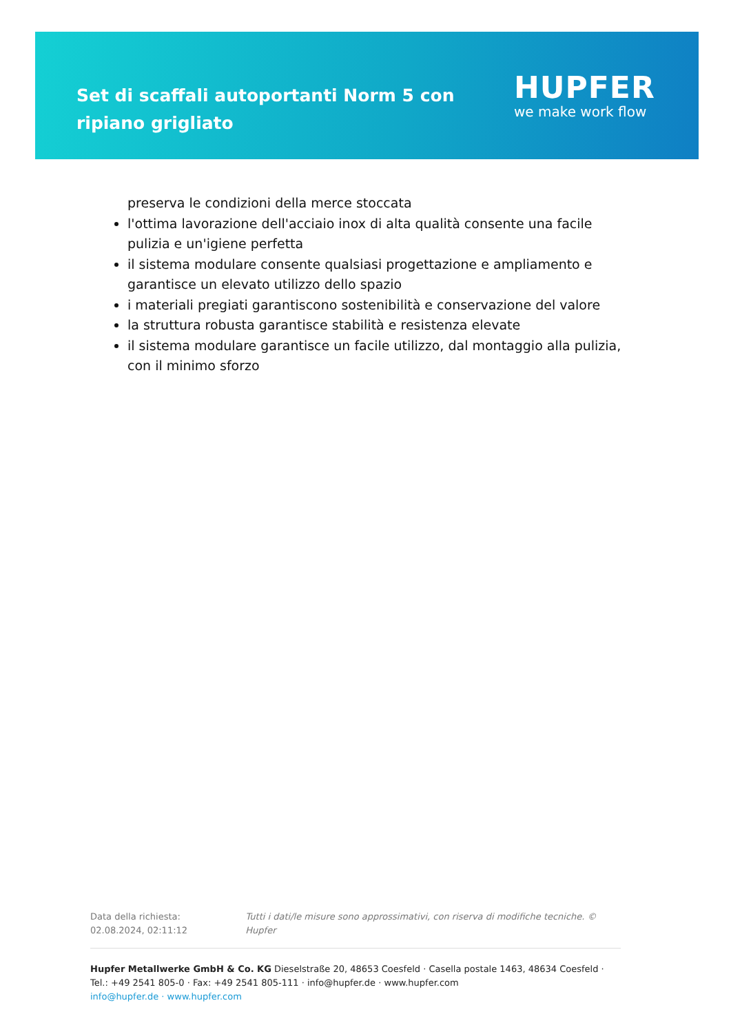Set di scaffali autoportanti Norm 5 con ripiano grigliato
HUPFER
we make work flow
preserva le condizioni della merce stoccata
l'ottima lavorazione dell'acciaio inox di alta qualità consente una facile pulizia e un'igiene perfetta
il sistema modulare consente qualsiasi progettazione e ampliamento e garantisce un elevato utilizzo dello spazio
i materiali pregiati garantiscono sostenibilità e conservazione del valore
la struttura robusta garantisce stabilità e resistenza elevate
il sistema modulare garantisce un facile utilizzo, dal montaggio alla pulizia, con il minimo sforzo
Data della richiesta: 02.08.2024, 02:11:12
Tutti i dati/le misure sono approssimativi, con riserva di modifiche tecniche. © Hupfer
Hupfer Metallwerke GmbH & Co. KG Dieselstraße 20, 48653 Coesfeld · Casella postale 1463, 48634 Coesfeld · Tel.: +49 2541 805-0 · Fax: +49 2541 805-111 · info@hupfer.de · www.hupfer.com
info@hupfer.de · www.hupfer.com